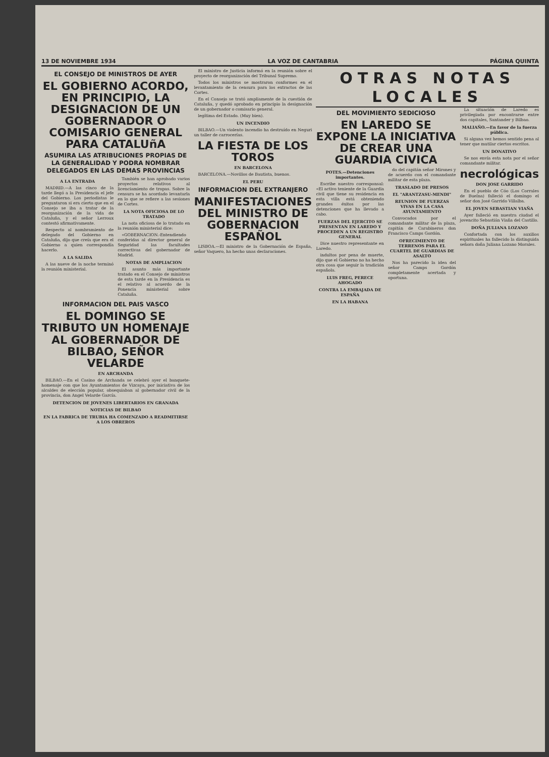13 DE NOVIEMBRE 1934 LA VOZ DE CANTABRIA PÁGINA QUINTA
EL CONSEJO DE MINISTROS DE AYER
EL GOBIERNO ACORDO, EN PRINCIPIO, LA DESIGNACION DE UN GOBERNADOR O COMISARIO GENERAL PARA CATALUñA
ASUMIRA LAS ATRIBUCIONES PROPIAS DE LA GENERALIDAD Y PODRA NOMBRAR DELEGADOS EN LAS DEMAS PROVINCIAS
A LA ENTRADA
MADRID.—A las cinco de la tarde llegó a la Presidencia el jefe del Gobierno. Los periodistas le preguntaron si era cierto que en el Consejo se iba a tratar de la reorganización de la vida de Cataluña, y el señor Lerroux contestó afirmativamente.
Respecto al nombramiento de delegado del Gobierno en Cataluña, dijo que creía que era el Gobierno a quien correspondía hacerlo.
A LA SALIDA
A las nueve de la noche terminó la reunión ministerial.
También se han aprobado varios proyectos relativos al licenciamiento de tropas. Sobre la censura se ha acordado levantarla en lo que se refiere a las sesiones de Cortes.
LA NOTA OFICIOSA DE LO TRATADO
La nota oficiosa de lo tratado en la reunión ministerial dice:
«GOBERNACION.-Entendiendo conferidas al director general de Seguridad las facultades correctivas del gobernador de Madrid.
NOTAS DE AMPLIACION
El asunto más importante tratado en el Consejo de ministros de esta tarde en la Presidencia es el relativo al acuerdo de la Ponencia ministerial sobre Cataluña.
INFORMACION DEL PAIS VASCO
EL DOMINGO SE TRIBUTO UN HOMENAJE AL GOBERNADOR DE BILBAO, SEÑOR VELARDE
EN ARCHANDA
BILBAO.—En el Casino de Archanda se celebró ayer el banquete-homenaje con que los Ayuntamientos de Vizcaya, por iniciativa de los alcaldes de elección popular, obsequiaban al gobernador civil de la provincia, don Angel Velarde García.
DETENCION DE JOVENES LIBERTARIOS EN GRANADA
NOTICIAS DE BILBAO
EN LA FABRICA DE TRUBIA HA COMENZADO A READMITIRSE A LOS OBREROS
El ministro de Justicia informó en la reunión sobre el proyecto de reorganización del Tribunal Supremo.
Todos los ministros se mostraron conformes en el levantamiento de la censura para los extractos de las Cortes.
En el Consejo se trató ampliamente de la cuestión de Cataluña, y quedó aprobado en principio la designación de un gobernador o comisario general.
legítima del Estado. (Muy bien).
UN INCENDIO
BILBAO.—Un violento incendio ha destruído en Neguri un taller de carrocerías.
LA FIESTA DE LOS TOROS
EN BARCELONA
BARCELONA.—Novillos de Bautista, buenos.
EL PERU
INFORMACION DEL EXTRANJERO
MANIFESTACIONES DEL MINISTRO DE GOBERNACION ESPAÑOL
LISBOA.—El ministro de la Gobernación de España, señor Vaquero, ha hecho unas declaraciones.
OTRAS NOTAS LOCALES
DEL MOVIMIENTO SEDICIOSO
EN LAREDO SE EXPONE LA INICIATIVA DE CREAR UNA GUARDIA CIVICA
POTES.—Detenciones importantes.
Escribe nuestro corresponsal: «El activo teniente de la Guardia civil que tiene su residencia en esta villa está obteniendo grandes éxitos por las detenciones que ha llevado a cabo.
FUERZAS DEL EJERCITO SE PRESENTAN EN LAREDO Y PROCEDEN A UN REGISTRO GENERAL
Dice nuestro representante en Laredo.
indultos por pena de muerte, dijo que el Gobierno no ha hecho otra cosa que seguir la tradición española.
LUIS FREG, PERECE AHOGADO
CONTRA LA EMBAJADA DE ESPAÑA
EN LA HABANA
do del capitán señor Mirones y de acuerdo con el comandante militar de esta plaza.
TRASLADO DE PRESOS
EL "ARANTZASU-MENDI"
REUNION DE FUERZAS VIVAS EN LA CASA AYUNTAMIENTO
Convocados por el comandante militar de la plaza, capitán de Carabineros don Francisco Camps Gordón.
OFRECIMIENTO DE TERRENOS PARA EL CUARTEL DE GUARDIAS DE ASALTO
Nos ha parecido la idea del señor Camps Gordón completamente acertada y oportuna.
La situación de Laredo es privilegiada por encontrarse entre dos capitales, Santander y Bilbao.
MALIAÑO.—En favor de la fuerza pública.
Si alguna vez hemos sentido pena al tener que mutilar ciertos escritos.
UN DONATIVO
Se nos envía esta nota por el señor comandante militar.
necrológicas
DON JOSE GARRIDO
En el pueblo de Cóo (Los Corrales de Buelna) falleció el domingo el señor don José Garrido Villalba.
EL JOVEN SEBASTIAN VIAÑA
Ayer falleció en nuestra ciudad el jovencito Sebastián Viaña del Castillo.
DOÑA JULIANA LOZANO
Confortada con los auxilios espirituales ha fallecido la distinguida señora doña Juliana Lozano Morales.